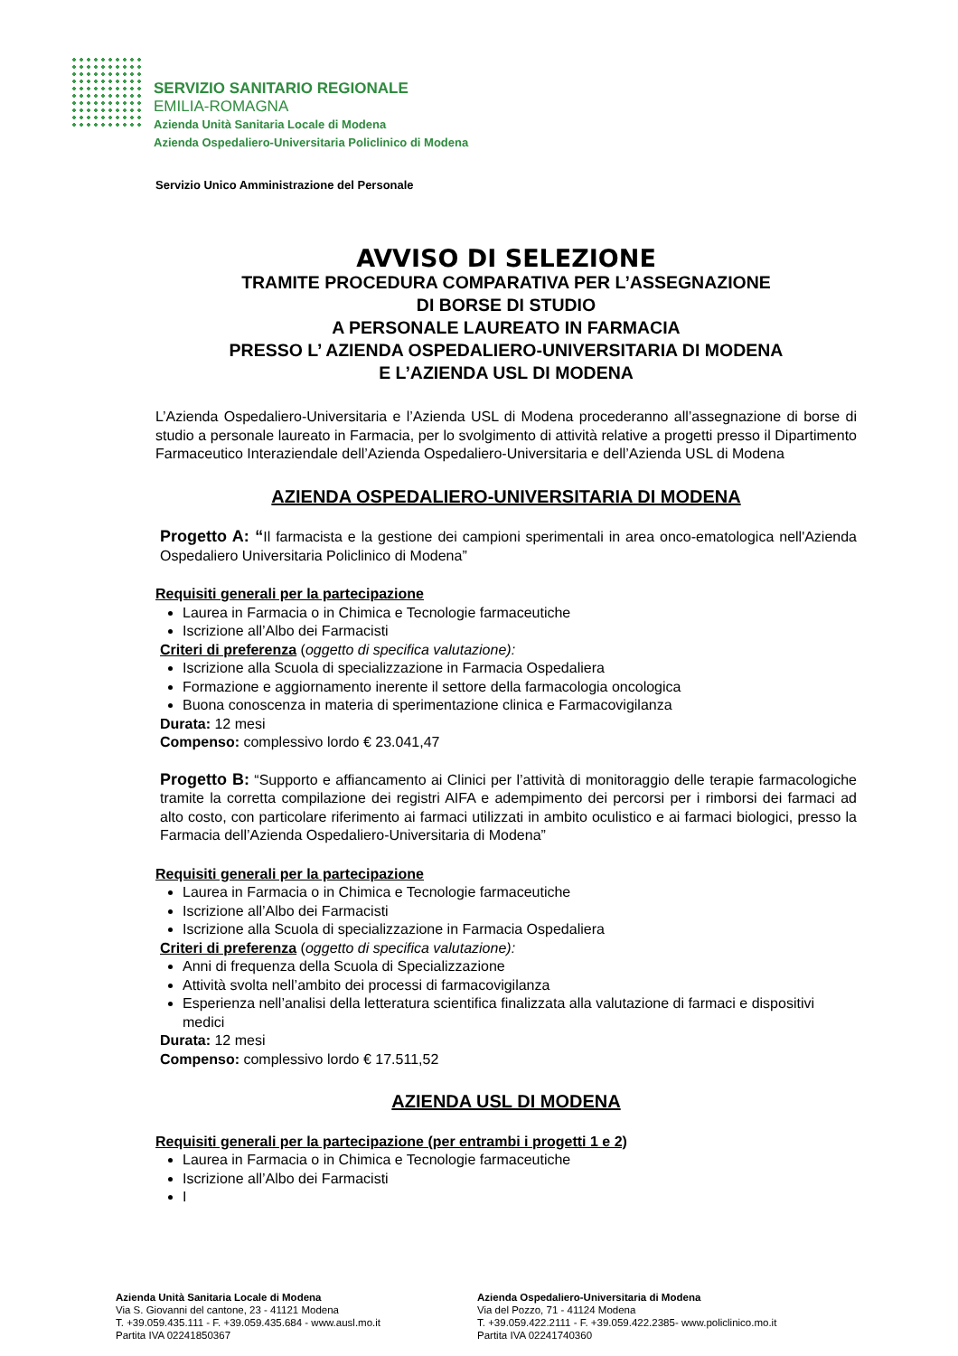SERVIZIO SANITARIO REGIONALE
EMILIA-ROMAGNA
Azienda Unità Sanitaria Locale di Modena
Azienda Ospedaliero-Universitaria Policlinico di Modena
Servizio Unico Amministrazione del Personale
AVVISO DI SELEZIONE
TRAMITE PROCEDURA COMPARATIVA PER L’ASSEGNAZIONE
DI BORSE DI STUDIO
A PERSONALE LAUREATO IN FARMACIA
PRESSO L’ AZIENDA OSPEDALIERO-UNIVERSITARIA DI MODENA
E L’AZIENDA USL DI MODENA
L’Azienda Ospedaliero-Universitaria e l’Azienda USL di Modena procederanno all’assegnazione di borse di studio a personale laureato in Farmacia, per lo svolgimento di attività relative a progetti presso il Dipartimento Farmaceutico Interaziendale dell’Azienda Ospedaliero-Universitaria e dell’Azienda USL di Modena
AZIENDA OSPEDALIERO-UNIVERSITARIA DI MODENA
Progetto A: “Il farmacista e la gestione dei campioni sperimentali in area onco-ematologica nell'Azienda Ospedaliero Universitaria Policlinico di Modena”
Requisiti generali per la partecipazione
Laurea in Farmacia o in Chimica e Tecnologie farmaceutiche
Iscrizione all’Albo dei Farmacisti
Criteri di preferenza (oggetto di specifica valutazione):
Iscrizione alla Scuola di specializzazione in Farmacia Ospedaliera
Formazione e aggiornamento inerente il settore della farmacologia oncologica
Buona conoscenza in materia di sperimentazione clinica e Farmacovigilanza
Durata: 12 mesi
Compenso: complessivo lordo € 23.041,47
Progetto B: “Supporto e affiancamento ai Clinici per l’attività di monitoraggio delle terapie farmacologiche tramite la corretta compilazione dei registri AIFA e adempimento dei percorsi per i rimborsi dei farmaci ad alto costo, con particolare riferimento ai farmaci utilizzati in ambito oculistico e ai farmaci biologici, presso la Farmacia dell’Azienda Ospedaliero-Universitaria di Modena”
Requisiti generali per la partecipazione
Laurea in Farmacia o in Chimica e Tecnologie farmaceutiche
Iscrizione all’Albo dei Farmacisti
Iscrizione alla Scuola di specializzazione in Farmacia Ospedaliera
Criteri di preferenza (oggetto di specifica valutazione):
Anni di frequenza della Scuola di Specializzazione
Attività svolta nell’ambito dei processi di farmacovigilanza
Esperienza nell’analisi della letteratura scientifica finalizzata alla valutazione di farmaci e dispositivi medici
Durata: 12 mesi
Compenso: complessivo lordo € 17.511,52
AZIENDA USL DI MODENA
Requisiti generali per la partecipazione (per entrambi i progetti 1 e 2)
Laurea in Farmacia o in Chimica e Tecnologie farmaceutiche
Iscrizione all’Albo dei Farmacisti
I
Azienda Unità Sanitaria Locale di Modena
Via S. Giovanni del cantone, 23 - 41121 Modena
T. +39.059.435.111 - F. +39.059.435.684 - www.ausl.mo.it
Partita IVA 02241850367
Azienda Ospedaliero-Universitaria di Modena
Via del Pozzo, 71 - 41124 Modena
T. +39.059.422.2111 - F. +39.059.422.2385- www.policlinico.mo.it
Partita IVA 02241740360